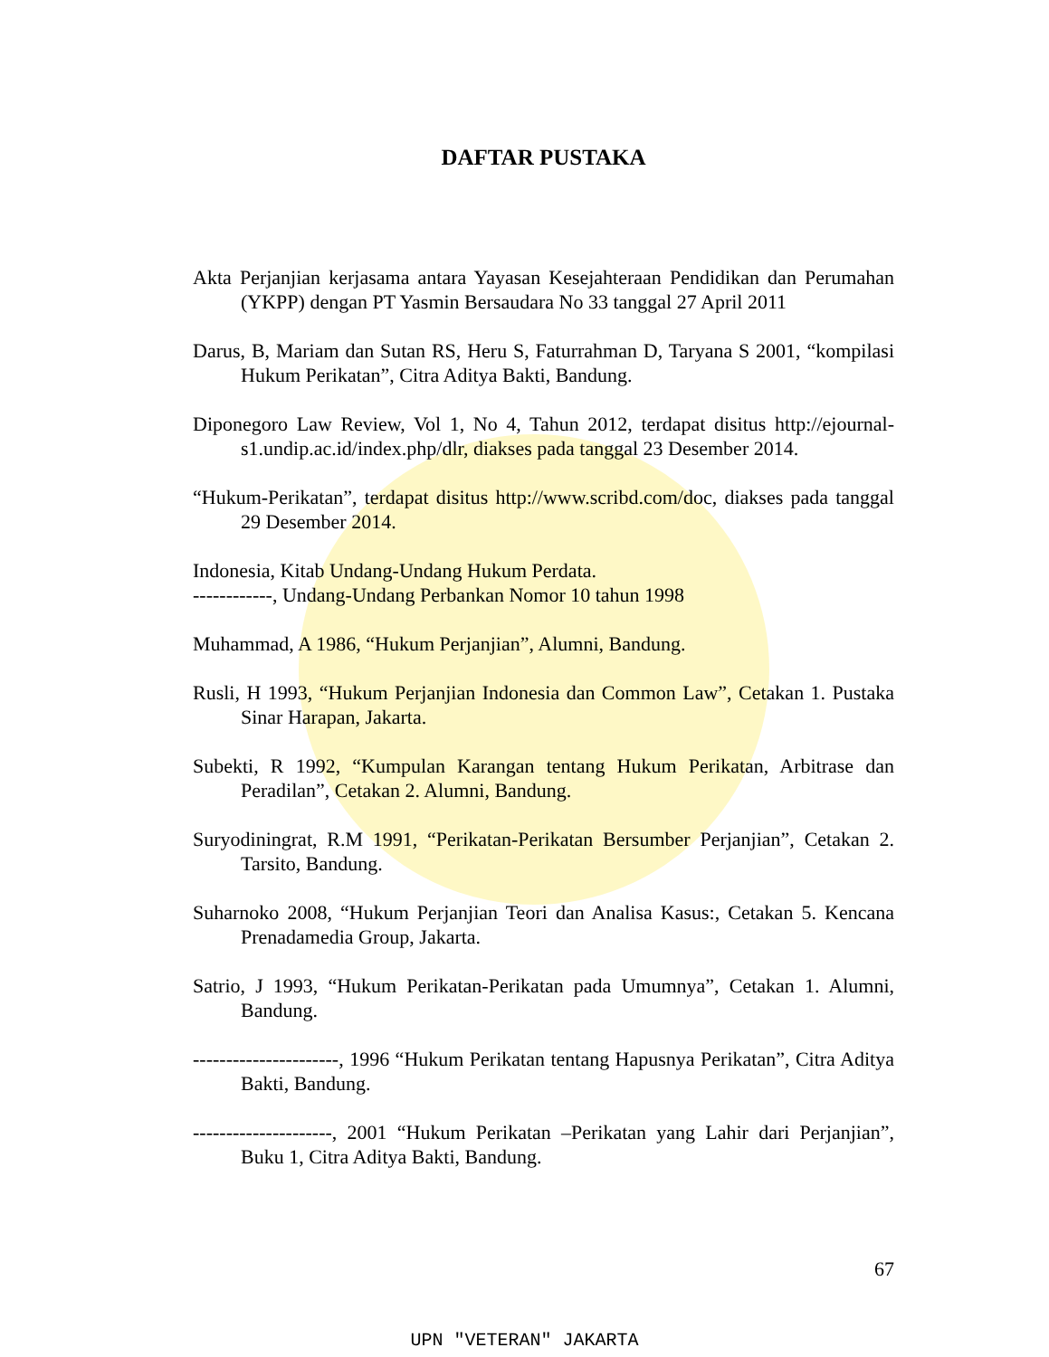DAFTAR PUSTAKA
Akta Perjanjian kerjasama antara Yayasan Kesejahteraan Pendidikan dan Perumahan (YKPP) dengan PT Yasmin Bersaudara No 33 tanggal 27 April 2011
Darus, B, Mariam dan Sutan RS, Heru S, Faturrahman D, Taryana S 2001, “kompilasi Hukum Perikatan”, Citra Aditya Bakti, Bandung.
Diponegoro Law Review, Vol 1, No 4, Tahun 2012, terdapat disitus http://ejournal-s1.undip.ac.id/index.php/dlr, diakses pada tanggal 23 Desember 2014.
“Hukum-Perikatan”, terdapat disitus http://www.scribd.com/doc, diakses pada tanggal 29 Desember 2014.
Indonesia, Kitab Undang-Undang Hukum Perdata.
------------, Undang-Undang Perbankan Nomor 10 tahun 1998
Muhammad, A 1986, “Hukum Perjanjian”, Alumni, Bandung.
Rusli, H 1993, “Hukum Perjanjian Indonesia dan Common Law”, Cetakan 1. Pustaka Sinar Harapan, Jakarta.
Subekti, R 1992, “Kumpulan Karangan tentang Hukum Perikatan, Arbitrase dan Peradilan”, Cetakan 2. Alumni, Bandung.
Suryodiningrat, R.M 1991, “Perikatan-Perikatan Bersumber Perjanjian”, Cetakan 2. Tarsito, Bandung.
Suharnoko 2008, “Hukum Perjanjian Teori dan Analisa Kasus:, Cetakan 5. Kencana Prenadamedia Group, Jakarta.
Satrio, J 1993, “Hukum Perikatan-Perikatan pada Umumnya”, Cetakan 1. Alumni, Bandung.
----------------------, 1996 “Hukum Perikatan tentang Hapusnya Perikatan”, Citra Aditya Bakti, Bandung.
---------------------, 2001 “Hukum Perikatan –Perikatan yang Lahir dari Perjanjian”, Buku 1, Citra Aditya Bakti, Bandung.
67
UPN "VETERAN" JAKARTA